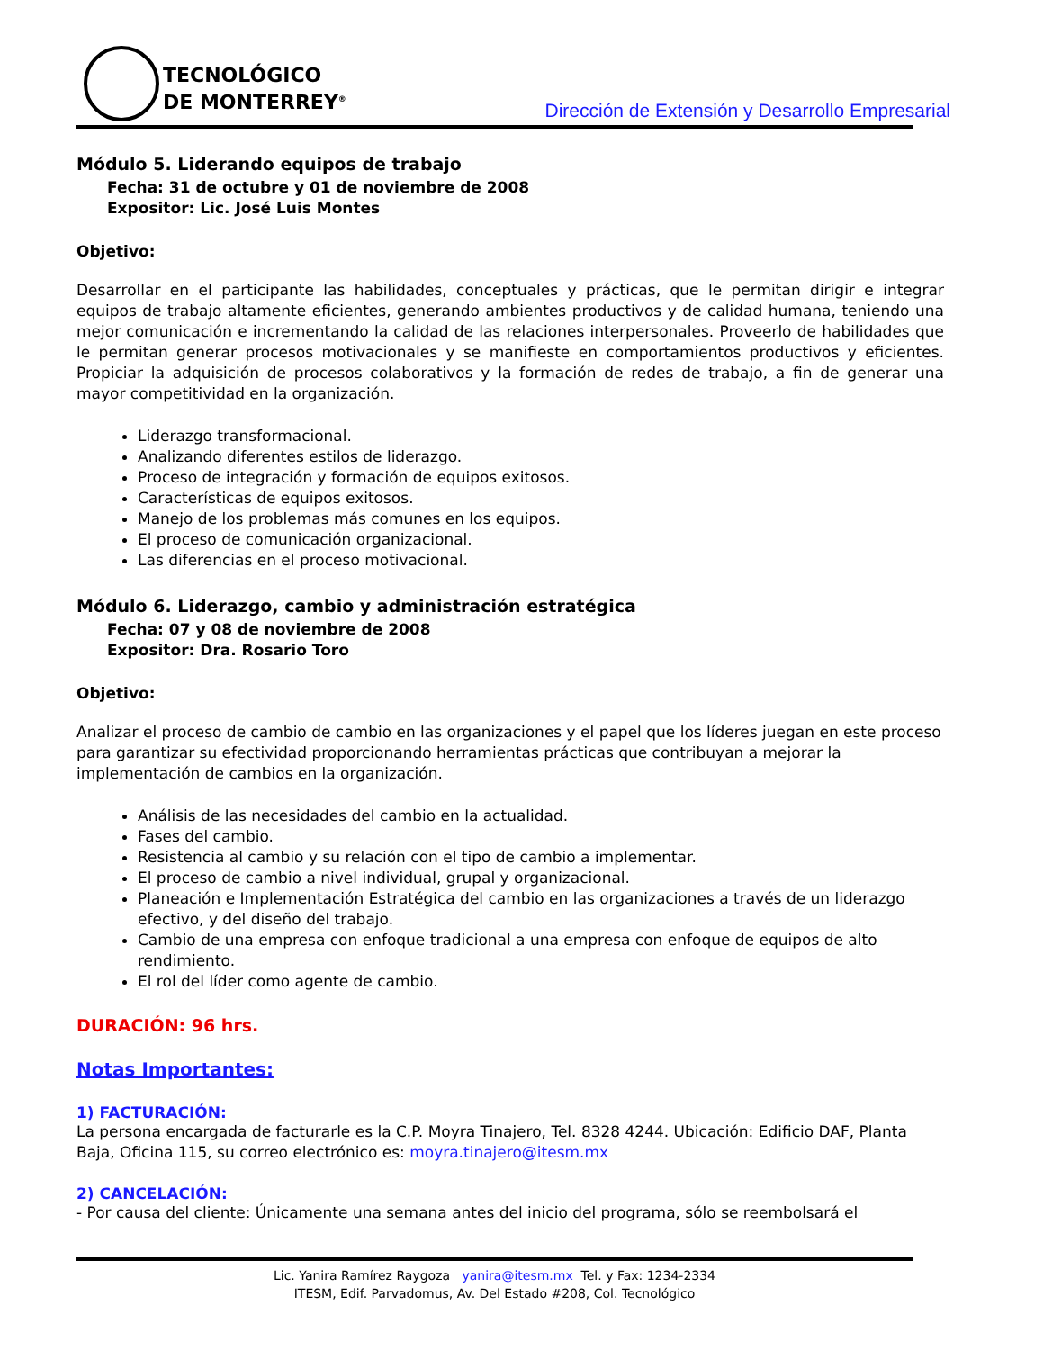TECNOLÓGICO
DE MONTERREY<sup>®</sup>
Dirección de Extensión y Desarrollo Empresarial
Módulo 5. Liderando equipos de trabajo
Fecha: 31 de octubre y 01 de noviembre de 2008
Expositor: Lic. José Luis Montes
Objetivo:
Desarrollar en el participante las habilidades, conceptuales y prácticas, que le permitan dirigir e integrar equipos de trabajo altamente eficientes, generando ambientes productivos y de calidad humana, teniendo una mejor comunicación e incrementando la calidad de las relaciones interpersonales. Proveerlo de habilidades que le permitan generar procesos motivacionales y se manifieste en comportamientos productivos y eficientes. Propiciar la adquisición de procesos colaborativos y la formación de redes de trabajo, a fin de generar una mayor competitividad en la organización.
Liderazgo transformacional.
Analizando diferentes estilos de liderazgo.
Proceso de integración y formación de equipos exitosos.
Características de equipos exitosos.
Manejo de los problemas más comunes en los equipos.
El proceso de comunicación organizacional.
Las diferencias en el proceso motivacional.
Módulo 6. Liderazgo, cambio y administración estratégica
Fecha: 07 y 08 de noviembre de 2008
Expositor: Dra. Rosario Toro
Objetivo:
Analizar el proceso de cambio de cambio en las organizaciones y el papel que los líderes juegan en este proceso para garantizar su efectividad proporcionando herramientas prácticas que contribuyan a mejorar la implementación de cambios en la organización.
Análisis de las necesidades del cambio en la actualidad.
Fases del cambio.
Resistencia al cambio y su relación con el tipo de cambio a implementar.
El proceso de cambio a nivel individual, grupal y organizacional.
Planeación e Implementación Estratégica del cambio en las organizaciones a través de un liderazgo efectivo, y del diseño del trabajo.
Cambio de una empresa con enfoque tradicional a una empresa con enfoque de equipos de alto rendimiento.
El rol del líder como agente de cambio.
DURACIÓN: 96 hrs.
Notas Importantes:
1) FACTURACIÓN:
La persona encargada de facturarle es la C.P. Moyra Tinajero, Tel. 8328 4244. Ubicación: Edificio DAF, Planta Baja, Oficina 115, su correo electrónico es: moyra.tinajero@itesm.mx
2) CANCELACIÓN:
- Por causa del cliente: Únicamente una semana antes del inicio del programa, sólo se reembolsará el
Lic. Yanira Ramírez Raygoza yanira@itesm.mx Tel. y Fax: 1234-2334
ITESM, Edif. Parvadomus, Av. Del Estado #208, Col. Tecnológico